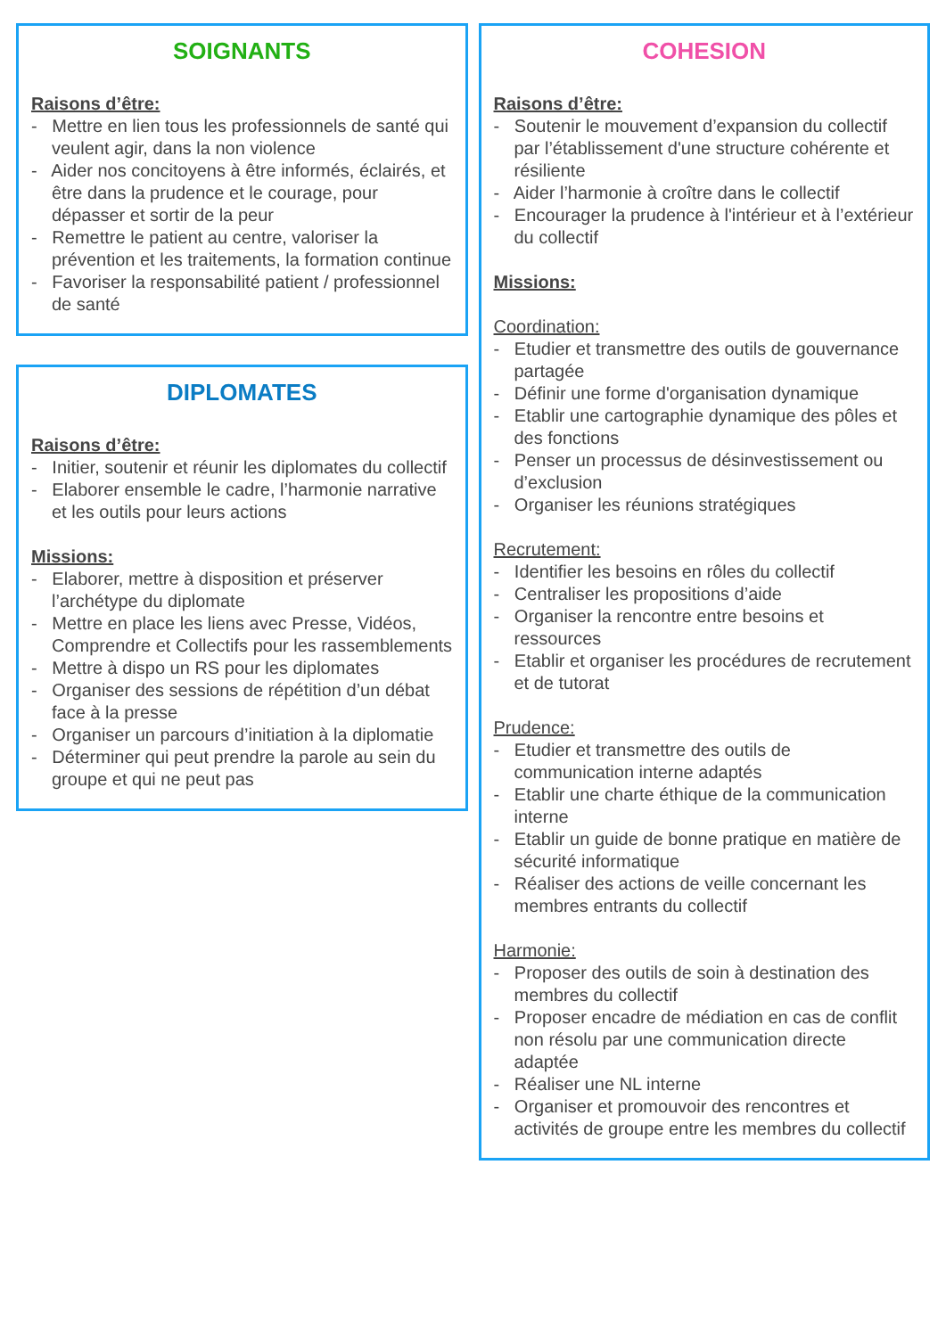SOIGNANTS
Raisons d’être:
- Mettre en lien tous les professionnels de santé qui veulent agir, dans la non violence
- Aider nos concitoyens à être informés, éclairés, et être dans la prudence et le courage, pour dépasser et sortir de la peur
- Remettre le patient au centre, valoriser la prévention et les traitements, la formation continue
- Favoriser la responsabilité patient / professionnel de santé
DIPLOMATES
Raisons d’être:
- Initier, soutenir et réunir les diplomates du collectif
- Elaborer ensemble le cadre, l’harmonie narrative et les outils pour leurs actions
Missions:
- Elaborer, mettre à disposition et préserver l’archétype du diplomate
- Mettre en place les liens avec Presse, Vidéos, Comprendre et Collectifs pour les rassemblements
- Mettre à dispo un RS pour les diplomates
- Organiser des sessions de répétition d’un débat face à la presse
- Organiser un parcours d’initiation à la diplomatie
- Déterminer qui peut prendre la parole au sein du groupe et qui ne peut pas
COHESION
Raisons d’être:
- Soutenir le mouvement d’expansion du collectif par l’établissement d'une structure cohérente et résiliente
- Aider l’harmonie à croître dans le collectif
- Encourager la prudence à l'intérieur et à l’extérieur du collectif
Missions:
Coordination:
- Etudier et transmettre des outils de gouvernance partagée
- Définir une forme d'organisation dynamique
- Etablir une cartographie dynamique des pôles et des fonctions
- Penser un processus de désinvestissement ou d’exclusion
- Organiser les réunions stratégiques
Recrutement:
- Identifier les besoins en rôles du collectif
- Centraliser les propositions d’aide
- Organiser la rencontre entre besoins et ressources
- Etablir et organiser les procédures de recrutement et de tutorat
Prudence:
- Etudier et transmettre des outils de communication interne adaptés
- Etablir une charte éthique de la communication interne
- Etablir un guide de bonne pratique en matière de sécurité informatique
- Réaliser des actions de veille concernant les membres entrants du collectif
Harmonie:
- Proposer des outils de soin à destination des membres du collectif
- Proposer encadre de médiation en cas de conflit non résolu par une communication directe adaptée
- Réaliser une NL interne
- Organiser et promouvoir des rencontres et activités de groupe entre les membres du collectif